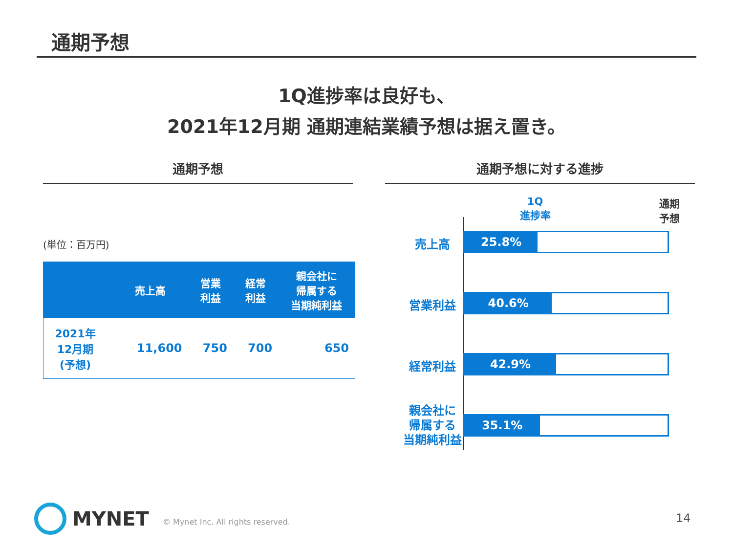通期予想
1Q進捗率は良好も、
2021年12月期 通期連結業績予想は据え置き。
通期予想 通期予想に対する進捗
(単位：百万円)
| | 売上高 | 営業 利益 | 経常 利益 | 親会社に 帰属する 当期純利益 |
| --- | --- | --- | --- | --- |
| 2021年 12月期 (予想) | 11,600 | 750 | 700 | 650 |
1Q
進捗率
通期
予想
売上高 25.8%
営業利益 40.6%
経常利益 42.9%
親会社に
帰属する
当期純利益
35.1%
MYNET
© Mynet Inc. All rights reserved.
14